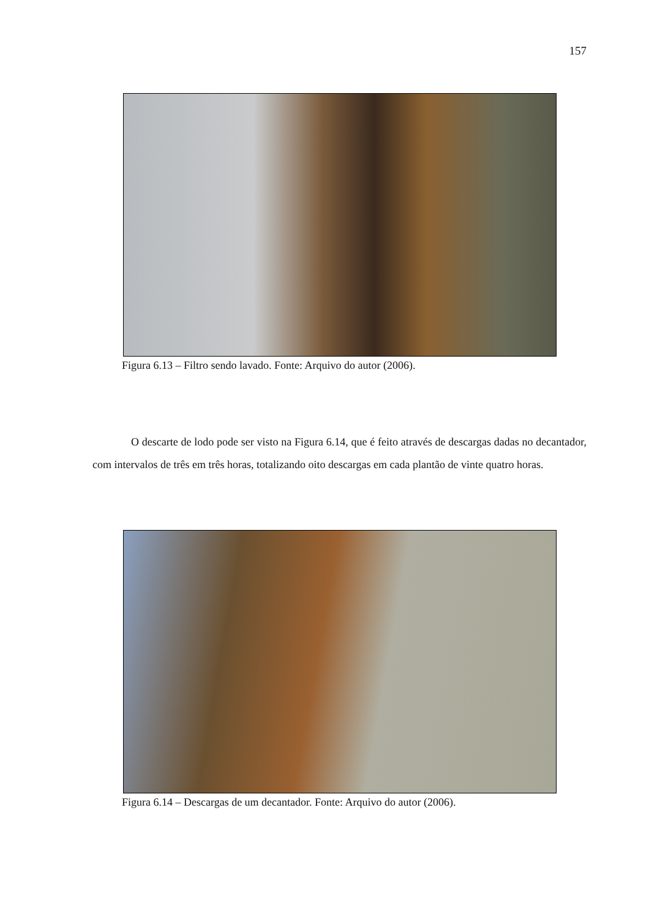157
Figura 6.13 – Filtro sendo lavado. Fonte: Arquivo do autor (2006).
O descarte de lodo pode ser visto na Figura 6.14, que é feito através de descargas dadas no decantador, com intervalos de três em três horas, totalizando oito descargas em cada plantão de vinte quatro horas.
Figura 6.14 – Descargas de um decantador. Fonte: Arquivo do autor (2006).